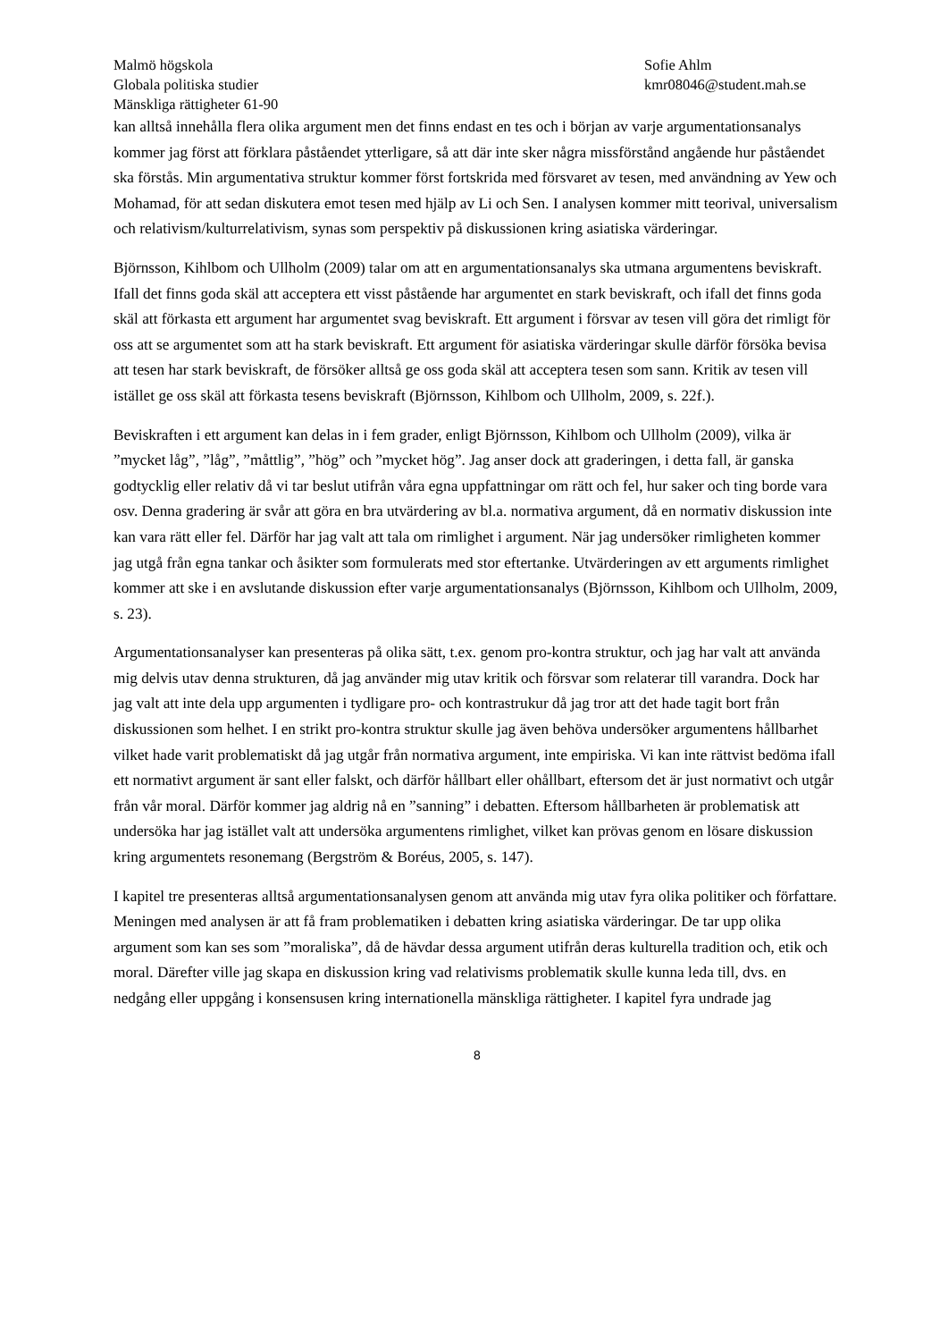Malmö högskola
Globala politiska studier
Mänskliga rättigheter 61-90
Sofie Ahlm
kmr08046@student.mah.se
kan alltså innehålla flera olika argument men det finns endast en tes och i början av varje argumentationsanalys kommer jag först att förklara påståendet ytterligare, så att där inte sker några missförstånd angående hur påståendet ska förstås. Min argumentativa struktur kommer först fortskrida med försvaret av tesen, med användning av Yew och Mohamad, för att sedan diskutera emot tesen med hjälp av Li och Sen. I analysen kommer mitt teorival, universalism och relativism/kulturrelativism, synas som perspektiv på diskussionen kring asiatiska värderingar.
Björnsson, Kihlbom och Ullholm (2009) talar om att en argumentationsanalys ska utmana argumentens beviskraft. Ifall det finns goda skäl att acceptera ett visst påstående har argumentet en stark beviskraft, och ifall det finns goda skäl att förkasta ett argument har argumentet svag beviskraft. Ett argument i försvar av tesen vill göra det rimligt för oss att se argumentet som att ha stark beviskraft. Ett argument för asiatiska värderingar skulle därför försöka bevisa att tesen har stark beviskraft, de försöker alltså ge oss goda skäl att acceptera tesen som sann. Kritik av tesen vill istället ge oss skäl att förkasta tesens beviskraft (Björnsson, Kihlbom och Ullholm, 2009, s. 22f.).
Beviskraften i ett argument kan delas in i fem grader, enligt Björnsson, Kihlbom och Ullholm (2009), vilka är ”mycket låg”, ”låg”, ”måttlig”, ”hög” och ”mycket hög”. Jag anser dock att graderingen, i detta fall, är ganska godtycklig eller relativ då vi tar beslut utifrån våra egna uppfattningar om rätt och fel, hur saker och ting borde vara osv. Denna gradering är svår att göra en bra utvärdering av bl.a. normativa argument, då en normativ diskussion inte kan vara rätt eller fel. Därför har jag valt att tala om rimlighet i argument. När jag undersöker rimligheten kommer jag utgå från egna tankar och åsikter som formulerats med stor eftertanke. Utvärderingen av ett arguments rimlighet kommer att ske i en avslutande diskussion efter varje argumentationsanalys (Björnsson, Kihlbom och Ullholm, 2009, s. 23).
Argumentationsanalyser kan presenteras på olika sätt, t.ex. genom pro-kontra struktur, och jag har valt att använda mig delvis utav denna strukturen, då jag använder mig utav kritik och försvar som relaterar till varandra. Dock har jag valt att inte dela upp argumenten i tydligare pro- och kontrastrukur då jag tror att det hade tagit bort från diskussionen som helhet. I en strikt pro-kontra struktur skulle jag även behöva undersöker argumentens hållbarhet vilket hade varit problematiskt då jag utgår från normativa argument, inte empiriska. Vi kan inte rättvist bedöma ifall ett normativt argument är sant eller falskt, och därför hållbart eller ohållbart, eftersom det är just normativt och utgår från vår moral. Därför kommer jag aldrig nå en ”sanning” i debatten. Eftersom hållbarheten är problematisk att undersöka har jag istället valt att undersöka argumentens rimlighet, vilket kan prövas genom en lösare diskussion kring argumentets resonemang (Bergström & Boréus, 2005, s. 147).
I kapitel tre presenteras alltså argumentationsanalysen genom att använda mig utav fyra olika politiker och författare. Meningen med analysen är att få fram problematiken i debatten kring asiatiska värderingar. De tar upp olika argument som kan ses som ”moraliska”, då de hävdar dessa argument utifrån deras kulturella tradition och, etik och moral. Därefter ville jag skapa en diskussion kring vad relativisms problematik skulle kunna leda till, dvs. en nedgång eller uppgång i konsensusen kring internationella mänskliga rättigheter. I kapitel fyra undrade jag
8